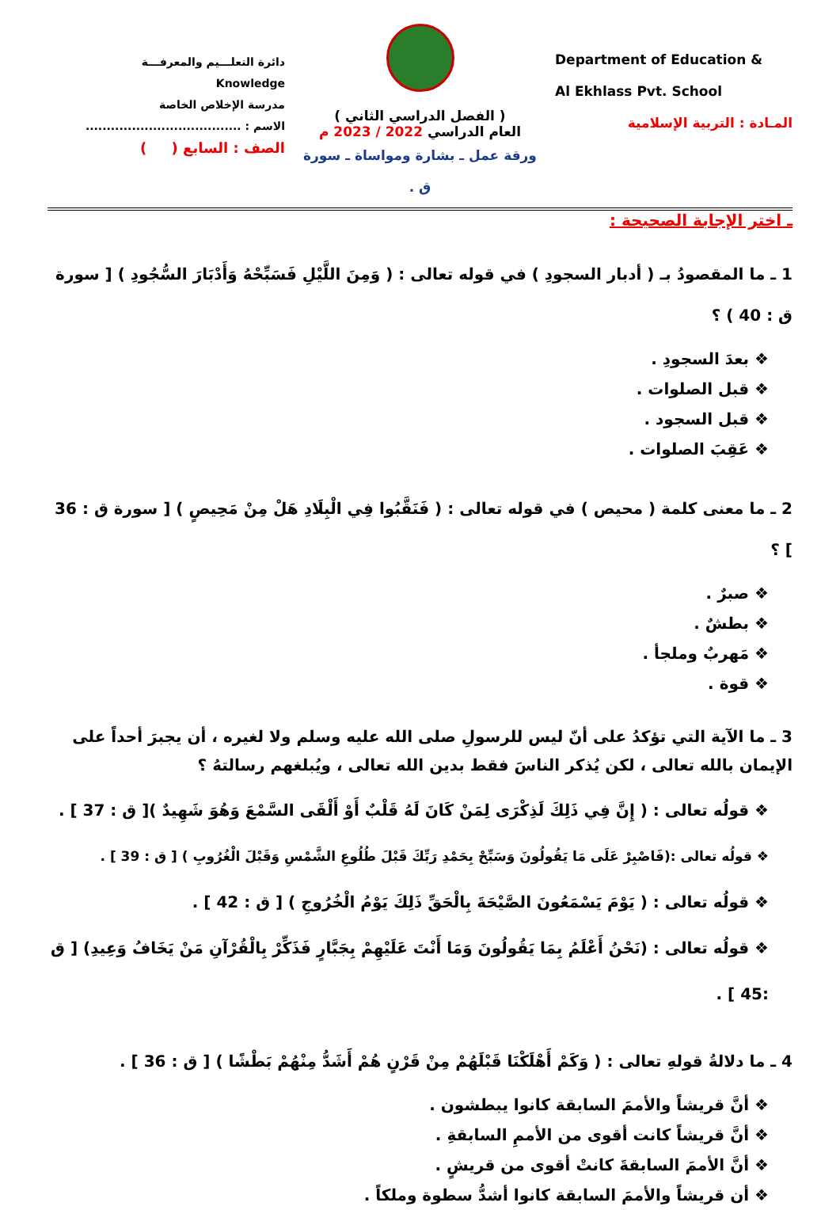دائرة التعلـــيم والمعرفـــة
Knowledge
مدرسة الإخلاص الخاصة
الاسم : .....................................
الصف : السابع ( )
( الفصل الدراسي الثاني )
العام الدراسي 2022 / 2023 م
ورقة عمل ـ بشارة ومواساة ـ سورة ق .
Department of Education &
Al Ekhlass Pvt. School
المـادة : التربية الإسلامية
ـ اختر الإجابة الصحيحة :
1 ـ ما المقصودُ بـ ( أدبار السجودِ ) في قوله تعالى : ( وَمِنَ اللَّيْلِ فَسَبِّحْهُ وَأَدْبَارَ السُّجُودِ ) [ سورة ق : 40 ) ؟
❖ بعدَ السجودِ .
❖ قبل الصلوات .
❖ قبل السجود .
❖ عَقِبَ الصلوات .
2 ـ ما معنى كلمة ( محيص ) في قوله تعالى : ( فَنَقَّبُوا فِي الْبِلَادِ هَلْ مِنْ مَحِيصٍ ) [ سورة ق : 36 ] ؟
❖ صبرٌ .
❖ بطشٌ .
❖ مَهربٌ وملجأ .
❖ قوة .
3 ـ ما الآية التي تؤكدُ على أنّ ليس للرسولِ صلى الله عليه وسلم ولا لغيره ، أن يجبرَ أحداً على الإيمان بالله تعالى ، لكن يُذكر الناسَ فقط بدين الله تعالى ، ويُبلغهم رسالتهُ ؟
❖ قولُه تعالى : ( إِنَّ فِي ذَلِكَ لَذِكْرَى لِمَنْ كَانَ لَهُ قَلْبٌ أَوْ أَلْقَى السَّمْعَ وَهُوَ شَهِيدٌ )[ ق : 37 ] .
❖ قولُه تعالى :(فَاصْبِرْ عَلَى مَا يَقُولُونَ وَسَبِّحْ بِحَمْدِ رَبِّكَ قَبْلَ طُلُوعِ الشَّمْسِ وَقَبْلَ الْغُرُوبِ ) [ ق : 39 ] .
❖ قولُه تعالى : ( يَوْمَ يَسْمَعُونَ الصَّيْحَةَ بِالْحَقِّ ذَلِكَ يَوْمُ الْخُرُوجِ ) [ ق : 42 ] .
❖ قولُه تعالى : (نَحْنُ أَعْلَمُ بِمَا يَقُولُونَ وَمَا أَنْتَ عَلَيْهِمْ بِجَبَّارٍ فَذَكِّرْ بِالْقُرْآنِ مَنْ يَخَافُ وَعِيدِ) [ ق :45 ] .
4 ـ ما دلالةُ قولهِ تعالى : ( وَكَمْ أَهْلَكْنَا قَبْلَهُمْ مِنْ قَرْنٍ هُمْ أَشَدُّ مِنْهُمْ بَطْشًا ) [ ق : 36 ] .
❖ أنَّ قريشاً والأممَ السابقة كانوا يبطشون .
❖ أنَّ قريشاً كانت أقوى من الأممِ السابقةِ .
❖ أنَّ الأممَ السابقةَ كانتْ أقوى من قريشٍ .
❖ أن قريشاً والأممَ السابقة كانوا أشدُّ سطوة وملكاً .